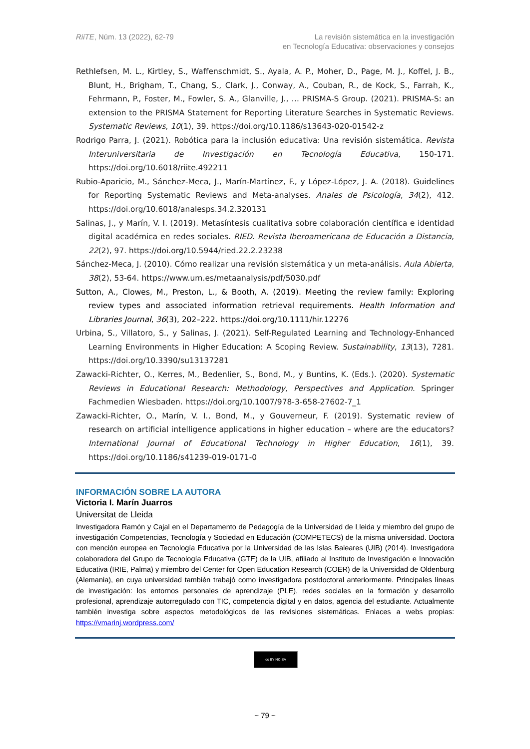RiiTE, Núm. 13 (2022), 62-79 La revisión sistemática en la investigación
en Tecnología Educativa: observaciones y consejos
Rethlefsen, M. L., Kirtley, S., Waffenschmidt, S., Ayala, A. P., Moher, D., Page, M. J., Koffel, J. B., Blunt, H., Brigham, T., Chang, S., Clark, J., Conway, A., Couban, R., de Kock, S., Farrah, K., Fehrmann, P., Foster, M., Fowler, S. A., Glanville, J., … PRISMA-S Group. (2021). PRISMA-S: an extension to the PRISMA Statement for Reporting Literature Searches in Systematic Reviews. Systematic Reviews, 10(1), 39. https://doi.org/10.1186/s13643-020-01542-z
Rodrigo Parra, J. (2021). Robótica para la inclusión educativa: Una revisión sistemática. Revista Interuniversitaria de Investigación en Tecnología Educativa, 150-171. https://doi.org/10.6018/riite.492211
Rubio-Aparicio, M., Sánchez-Meca, J., Marín-Martínez, F., y López-López, J. A. (2018). Guidelines for Reporting Systematic Reviews and Meta-analyses. Anales de Psicología, 34(2), 412. https://doi.org/10.6018/analesps.34.2.320131
Salinas, J., y Marín, V. I. (2019). Metasíntesis cualitativa sobre colaboración científica e identidad digital académica en redes sociales. RIED. Revista Iberoamericana de Educación a Distancia, 22(2), 97. https://doi.org/10.5944/ried.22.2.23238
Sánchez-Meca, J. (2010). Cómo realizar una revisión sistemática y un meta-análisis. Aula Abierta, 38(2), 53-64. https://www.um.es/metaanalysis/pdf/5030.pdf
Sutton, A., Clowes, M., Preston, L., & Booth, A. (2019). Meeting the review family: Exploring review types and associated information retrieval requirements. Health Information and Libraries Journal, 36(3), 202–222. https://doi.org/10.1111/hir.12276
Urbina, S., Villatoro, S., y Salinas, J. (2021). Self-Regulated Learning and Technology-Enhanced Learning Environments in Higher Education: A Scoping Review. Sustainability, 13(13), 7281. https://doi.org/10.3390/su13137281
Zawacki-Richter, O., Kerres, M., Bedenlier, S., Bond, M., y Buntins, K. (Eds.). (2020). Systematic Reviews in Educational Research: Methodology, Perspectives and Application. Springer Fachmedien Wiesbaden. https://doi.org/10.1007/978-3-658-27602-7_1
Zawacki-Richter, O., Marín, V. I., Bond, M., y Gouverneur, F. (2019). Systematic review of research on artificial intelligence applications in higher education – where are the educators? International Journal of Educational Technology in Higher Education, 16(1), 39. https://doi.org/10.1186/s41239-019-0171-0
INFORMACIÓN SOBRE LA AUTORA
Victoria I. Marín Juarros
Universitat de Lleida
Investigadora Ramón y Cajal en el Departamento de Pedagogía de la Universidad de Lleida y miembro del grupo de investigación Competencias, Tecnología y Sociedad en Educación (COMPETECS) de la misma universidad. Doctora con mención europea en Tecnología Educativa por la Universidad de las Islas Baleares (UIB) (2014). Investigadora colaboradora del Grupo de Tecnología Educativa (GTE) de la UIB, afiliado al Instituto de Investigación e Innovación Educativa (IRIE, Palma) y miembro del Center for Open Education Research (COER) de la Universidad de Oldenburg (Alemania), en cuya universidad también trabajó como investigadora postdoctoral anteriormente. Principales líneas de investigación: los entornos personales de aprendizaje (PLE), redes sociales en la formación y desarrollo profesional, aprendizaje autorregulado con TIC, competencia digital y en datos, agencia del estudiante. Actualmente también investiga sobre aspectos metodológicos de las revisiones sistemáticas. Enlaces a webs propias: https://vmarinj.wordpress.com/
cc BY NC SA
~ 79 ~